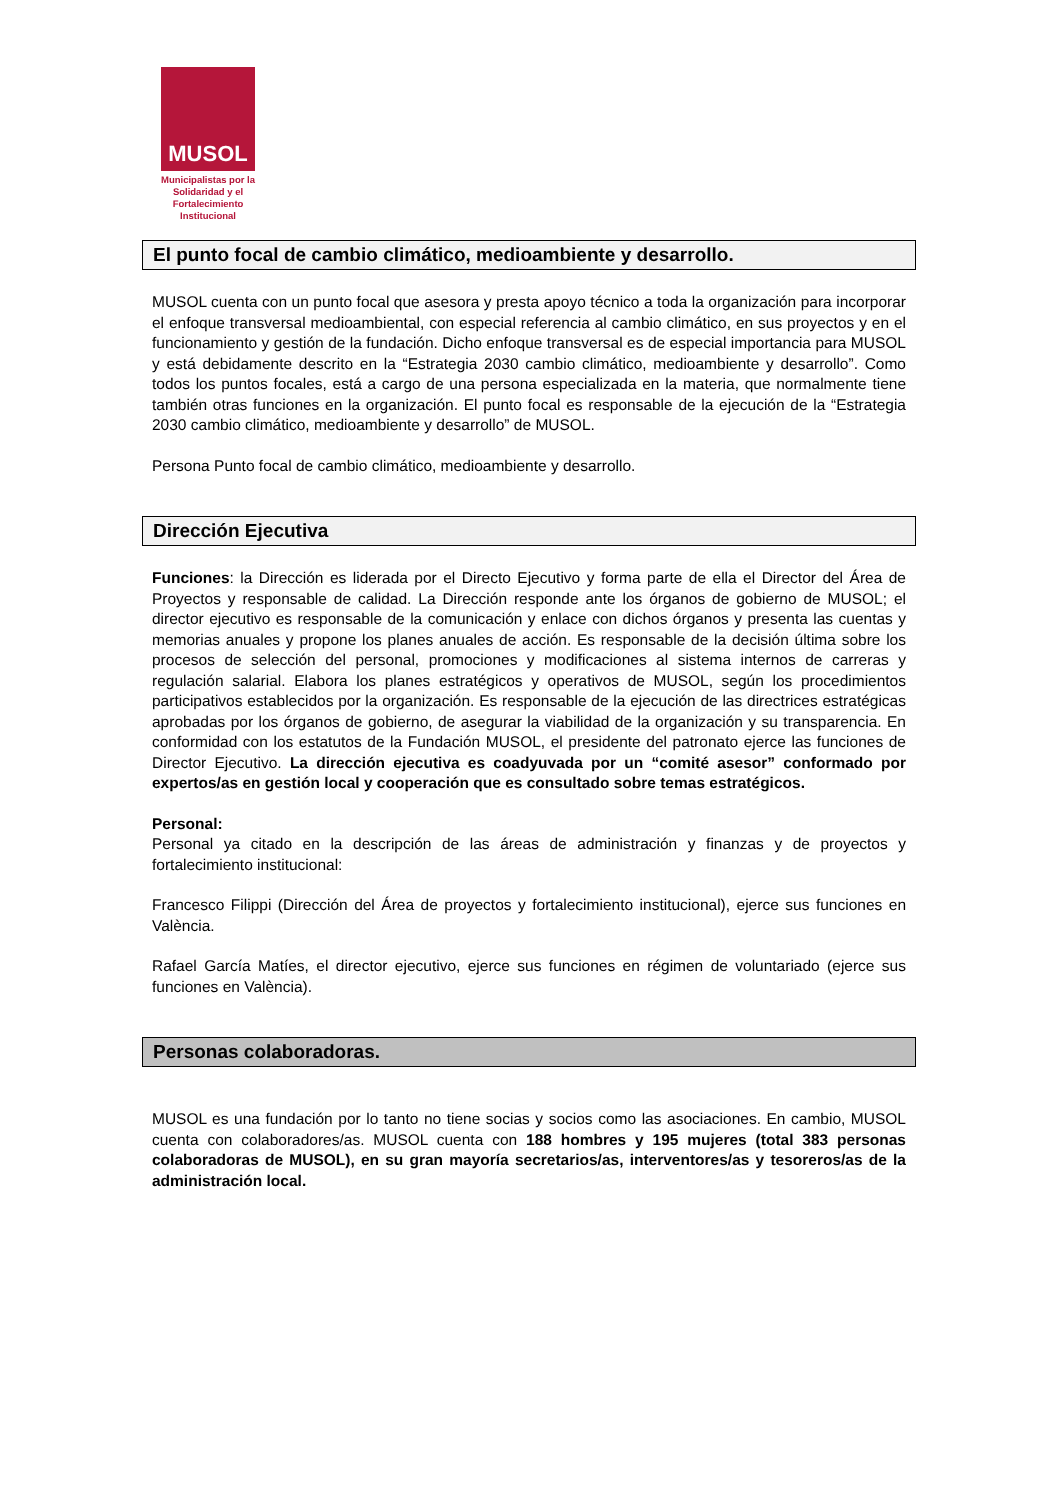MUSOL
Municipalistas por la Solidaridad y el Fortalecimiento Institucional
El punto focal de cambio climático, medioambiente y desarrollo.
MUSOL cuenta con un punto focal que asesora y presta apoyo técnico a toda la organización para incorporar el enfoque transversal medioambiental, con especial referencia al cambio climático, en sus proyectos y en el funcionamiento y gestión de la fundación. Dicho enfoque transversal es de especial importancia para MUSOL y está debidamente descrito en la “Estrategia 2030 cambio climático, medioambiente y desarrollo”. Como todos los puntos focales, está a cargo de una persona especializada en la materia, que normalmente tiene también otras funciones en la organización. El punto focal es responsable de la ejecución de la “Estrategia 2030 cambio climático, medioambiente y desarrollo” de MUSOL.
Persona Punto focal de cambio climático, medioambiente y desarrollo.
Dirección Ejecutiva
Funciones: la Dirección es liderada por el Directo Ejecutivo y forma parte de ella el Director del Área de Proyectos y responsable de calidad. La Dirección responde ante los órganos de gobierno de MUSOL; el director ejecutivo es responsable de la comunicación y enlace con dichos órganos y presenta las cuentas y memorias anuales y propone los planes anuales de acción. Es responsable de la decisión última sobre los procesos de selección del personal, promociones y modificaciones al sistema internos de carreras y regulación salarial. Elabora los planes estratégicos y operativos de MUSOL, según los procedimientos participativos establecidos por la organización. Es responsable de la ejecución de las directrices estratégicas aprobadas por los órganos de gobierno, de asegurar la viabilidad de la organización y su transparencia. En conformidad con los estatutos de la Fundación MUSOL, el presidente del patronato ejerce las funciones de Director Ejecutivo. La dirección ejecutiva es coadyuvada por un “comité asesor” conformado por expertos/as en gestión local y cooperación que es consultado sobre temas estratégicos.
Personal:
Personal ya citado en la descripción de las áreas de administración y finanzas y de proyectos y fortalecimiento institucional:
Francesco Filippi (Dirección del Área de proyectos y fortalecimiento institucional), ejerce sus funciones en València.
Rafael García Matíes, el director ejecutivo, ejerce sus funciones en régimen de voluntariado (ejerce sus funciones en València).
Personas colaboradoras.
MUSOL es una fundación por lo tanto no tiene socias y socios como las asociaciones. En cambio, MUSOL cuenta con colaboradores/as. MUSOL cuenta con 188 hombres y 195 mujeres (total 383 personas colaboradoras de MUSOL), en su gran mayoría secretarios/as, interventores/as y tesoreros/as de la administración local.